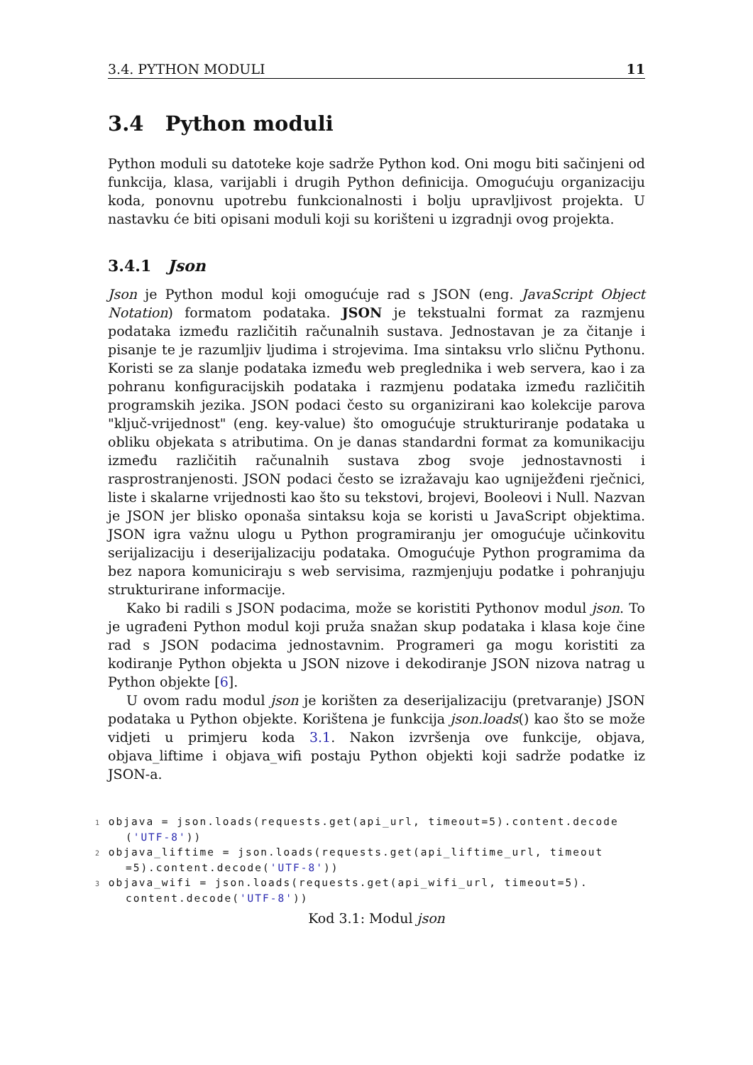3.4. PYTHON MODULI 11
3.4 Python moduli
Python moduli su datoteke koje sadrže Python kod. Oni mogu biti sačinjeni od funkcija, klasa, varijabli i drugih Python definicija. Omogućuju organizaciju koda, ponovnu upotrebu funkcionalnosti i bolju upravljivost projekta. U nastavku će biti opisani moduli koji su korišteni u izgradnji ovog projekta.
3.4.1 Json
Json je Python modul koji omogućuje rad s JSON (eng. JavaScript Object Notation) formatom podataka. JSON je tekstualni format za razmjenu podataka između različitih računalnih sustava. Jednostavan je za čitanje i pisanje te je razumljiv ljudima i strojevima. Ima sintaksu vrlo sličnu Pythonu. Koristi se za slanje podataka između web preglednika i web servera, kao i za pohranu konfiguracijskih podataka i razmjenu podataka između različitih programskih jezika. JSON podaci često su organizirani kao kolekcije parova "ključ-vrijednost" (eng. key-value) što omogućuje strukturiranje podataka u obliku objekata s atributima. On je danas standardni format za komunikaciju između različitih računalnih sustava zbog svoje jednostavnosti i rasprostranjenosti. JSON podaci često se izražavaju kao ugniježđeni rječnici, liste i skalarne vrijednosti kao što su tekstovi, brojevi, Booleovi i Null. Nazvan je JSON jer blisko oponaša sintaksu koja se koristi u JavaScript objektima. JSON igra važnu ulogu u Python programiranju jer omogućuje učinkovitu serijalizaciju i deserijalizaciju podataka. Omogućuje Python programima da bez napora komuniciraju s web servisima, razmjenjuju podatke i pohranjuju strukturirane informacije.
Kako bi radili s JSON podacima, može se koristiti Pythonov modul json. To je ugrađeni Python modul koji pruža snažan skup podataka i klasa koje čine rad s JSON podacima jednostavnim. Programeri ga mogu koristiti za kodiranje Python objekta u JSON nizove i dekodiranje JSON nizova natrag u Python objekte [6].
U ovom radu modul json je korišten za deserijalizaciju (pretvaranje) JSON podataka u Python objekte. Korištena je funkcija json.loads() kao što se može vidjeti u primjeru koda 3.1. Nakon izvršenja ove funkcije, objava, objava_liftime i objava_wifi postaju Python objekti koji sadrže podatke iz JSON-a.
1 objava = json.loads(requests.get(api_url, timeout=5).content.decode
    ('UTF-8'))
2 objava_liftime = json.loads(requests.get(api_liftime_url, timeout
    =5).content.decode('UTF-8'))
3 objava_wifi = json.loads(requests.get(api_wifi_url, timeout=5).
    content.decode('UTF-8'))
Kod 3.1: Modul json